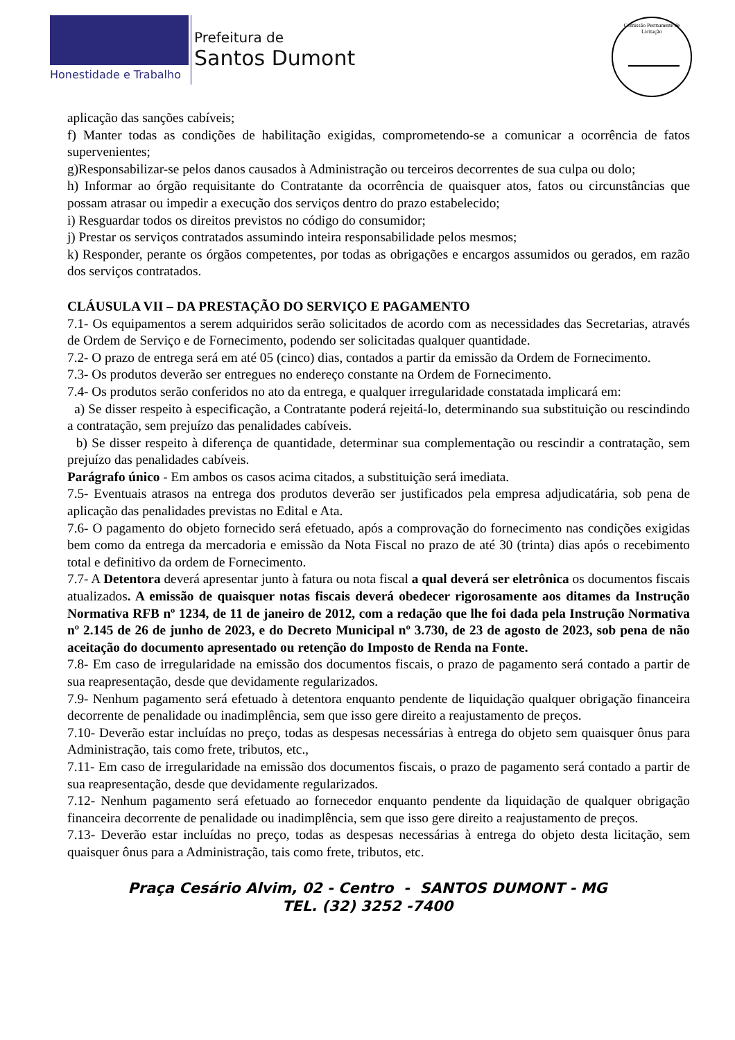Honestidade e Trabalho
Prefeitura de
Santos Dumont
Comissão Permanente de Licitação
aplicação das sanções cabíveis;
f) Manter todas as condições de habilitação exigidas, comprometendo-se a comunicar a ocorrência de fatos supervenientes;
g)Responsabilizar-se pelos danos causados à Administração ou terceiros decorrentes de sua culpa ou dolo;
h) Informar ao órgão requisitante do Contratante da ocorrência de quaisquer atos, fatos ou circunstâncias que possam atrasar ou impedir a execução dos serviços dentro do prazo estabelecido;
i) Resguardar todos os direitos previstos no código do consumidor;
j) Prestar os serviços contratados assumindo inteira responsabilidade pelos mesmos;
k) Responder, perante os órgãos competentes, por todas as obrigações e encargos assumidos ou gerados, em razão dos serviços contratados.
CLÁUSULA VII – DA PRESTAÇÃO DO SERVIÇO E PAGAMENTO
7.1- Os equipamentos a serem adquiridos serão solicitados de acordo com as necessidades das Secretarias, através de Ordem de Serviço e de Fornecimento, podendo ser solicitadas qualquer quantidade.
7.2- O prazo de entrega será em até 05 (cinco) dias, contados a partir da emissão da Ordem de Fornecimento.
7.3- Os produtos deverão ser entregues no endereço constante na Ordem de Fornecimento.
7.4- Os produtos serão conferidos no ato da entrega, e qualquer irregularidade constatada implicará em:
a) Se disser respeito à especificação, a Contratante poderá rejeitá-lo, determinando sua substituição ou rescindindo a contratação, sem prejuízo das penalidades cabíveis.
b) Se disser respeito à diferença de quantidade, determinar sua complementação ou rescindir a contratação, sem prejuízo das penalidades cabíveis.
Parágrafo único - Em ambos os casos acima citados, a substituição será imediata.
7.5- Eventuais atrasos na entrega dos produtos deverão ser justificados pela empresa adjudicatária, sob pena de aplicação das penalidades previstas no Edital e Ata.
7.6- O pagamento do objeto fornecido será efetuado, após a comprovação do fornecimento nas condições exigidas bem como da entrega da mercadoria e emissão da Nota Fiscal no prazo de até 30 (trinta) dias após o recebimento total e definitivo da ordem de Fornecimento.
7.7- A Detentora deverá apresentar junto à fatura ou nota fiscal a qual deverá ser eletrônica os documentos fiscais atualizados. A emissão de quaisquer notas fiscais deverá obedecer rigorosamente aos ditames da Instrução Normativa RFB nº 1234, de 11 de janeiro de 2012, com a redação que lhe foi dada pela Instrução Normativa nº 2.145 de 26 de junho de 2023, e do Decreto Municipal nº 3.730, de 23 de agosto de 2023, sob pena de não aceitação do documento apresentado ou retenção do Imposto de Renda na Fonte.
7.8- Em caso de irregularidade na emissão dos documentos fiscais, o prazo de pagamento será contado a partir de sua reapresentação, desde que devidamente regularizados.
7.9- Nenhum pagamento será efetuado à detentora enquanto pendente de liquidação qualquer obrigação financeira decorrente de penalidade ou inadimplência, sem que isso gere direito a reajustamento de preços.
7.10- Deverão estar incluídas no preço, todas as despesas necessárias à entrega do objeto sem quaisquer ônus para Administração, tais como frete, tributos, etc.,
7.11- Em caso de irregularidade na emissão dos documentos fiscais, o prazo de pagamento será contado a partir de sua reapresentação, desde que devidamente regularizados.
7.12- Nenhum pagamento será efetuado ao fornecedor enquanto pendente da liquidação de qualquer obrigação financeira decorrente de penalidade ou inadimplência, sem que isso gere direito a reajustamento de preços.
7.13- Deverão estar incluídas no preço, todas as despesas necessárias à entrega do objeto desta licitação, sem quaisquer ônus para a Administração, tais como frete, tributos, etc.
Praça Cesário Alvim, 02 - Centro - SANTOS DUMONT - MG
TEL. (32) 3252 -7400